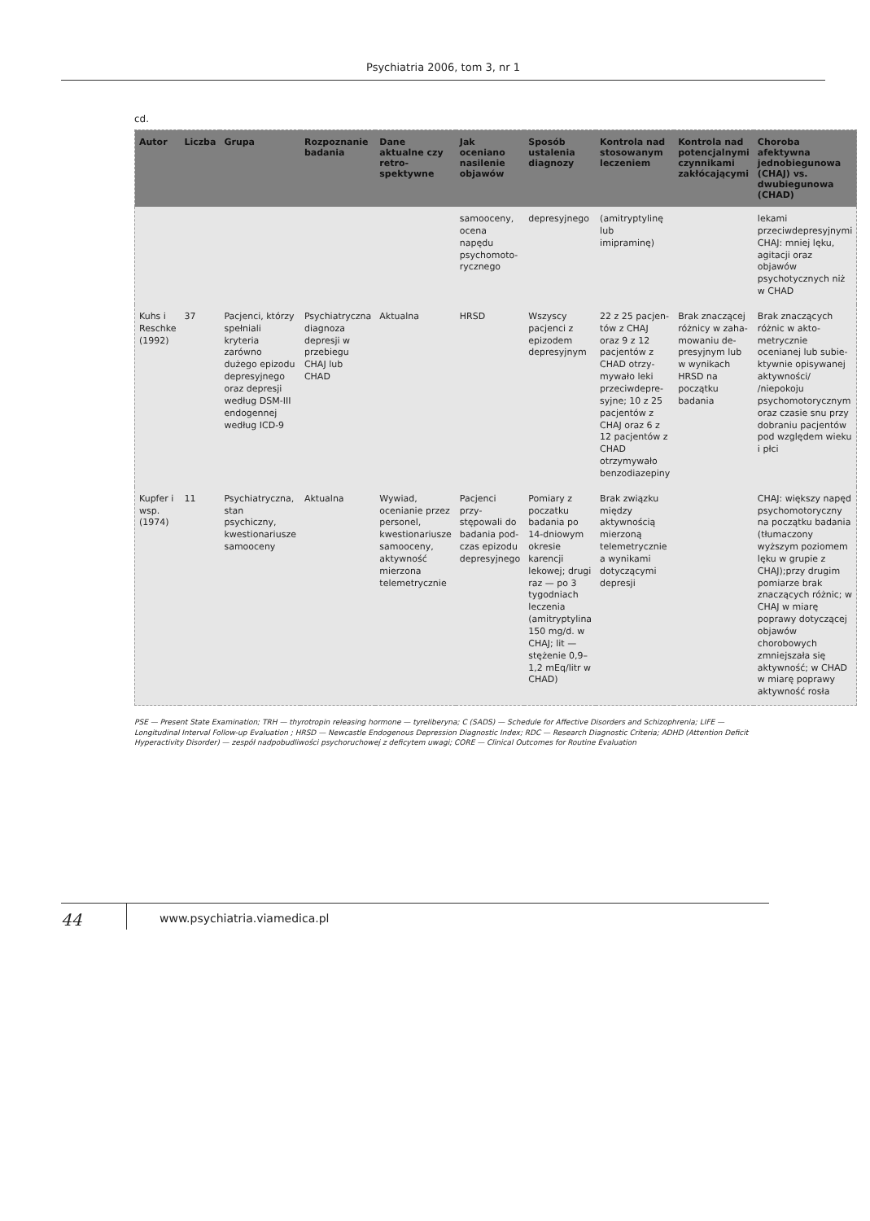Psychiatria 2006, tom 3, nr 1
cd.
| Autor | Liczba | Grupa | Rozpoznanie badania | Dane aktualne czy retro­spektywne | Jak oceniano nasilenie objawów | Sposób ustalenia diagnozy | Kontrola nad stosowanym leczeniem | Kontrola nad potencjalnymi czynnikami zakłócającymi | Choroba afektywna jednobiegunowa (CHAJ) vs. dwubiegunowa (CHAD) |
| --- | --- | --- | --- | --- | --- | --- | --- | --- | --- |
| | | | | | samooceny, ocena napędu psychomoto­rycznego | depresyjnego | (amitryptylinę lub imipraminę) | | lekami przeciwdepresyjnymi CHAJ: mniej lęku, agitacji oraz objawów psychotycznych niż w CHAD |
| Kuhs i Reschke (1992) | 37 | Pacjenci, którzy spełniali kryteria zarówno dużego epizodu depre­syjnego oraz depresji według DSM-III endoge­nnej według ICD-9 | Psychiatryczna diagnoza depre­sji w przebiegu CHAJ lub CHAD | Aktualna | HRSD | Wszyscy pacjenci z epizodem depresyjnym | 22 z 25 pacjen­tów z CHAJ oraz 9 z 12 pacjentów z CHAD otrzy­mywało leki przeciwdepre­syjne; 10 z 25 pacjentów z CHAJ oraz 6 z 12 pa­cjentów z CHAD otrzymywało benzodiazepiny | Brak znaczącej różnicy w zaha­mowaniu de­presyjnym lub w wynikach HRSD na począ­tku badania | Brak znaczących różnic w akto­metrycznie ocenianej lub subie­ktywnie opisywanej aktywności/ /niepokoju psychomotorycznym oraz czasie snu przy dobraniu pacjentów pod względem wieku i płci |
| Kupfer i wsp. (1974) | 11 | Psychiatryczna, stan psychiczny, kwestionariusze samooceny | Aktualna | Wywiad, ocenianie przez personel, kwestionariusze samooceny, akty­wność mierzona telemetrycznie | Pacjenci przy­stępowali do badania pod­czas epizodu depresyjnego | Pomiary z pocza­tku badania po 14-dniowym okresie karencji lekowej; drugi raz — po 3 tygo­dniach leczenia (amitryptylina 150 mg/d. w CHAJ; lit — stężenie 0,9–1,2 mEq/litr w CHAD) | Brak związku między aktywno­ścią mierzoną telemetrycznie a wynikami doty­czącymi depresji | | CHAJ: większy napęd psycho­motoryczny na początku ba­dania (tłumaczony wyższym poziomem lęku w grupie z CHAJ);przy drugim pomiarze brak znaczących różnic; w CHAJ w miarę poprawy dotyczącej objawów chorobowych zmniej­szała się aktywność; w CHAD w miarę poprawy aktywność rosła |
PSE — Present State Examination; TRH — thyrotropin releasing hormone — tyreliberyna; C (SADS) — Schedule for Affective Disorders and Schizophrenia; LIFE — Longitudinal Interval Follow-up Evaluation ; HRSD — Newcastle Endogenous Depression Diagnostic Index; RDC — Research Diagnostic Criteria; ADHD (Attention Deficit Hyperactivity Disorder) — zespół nadpobudliwości psychoruchowej z deficytem uwagi; CORE — Clinical Outcomes for Routine Evaluation
44
www.psychiatria.viamedica.pl